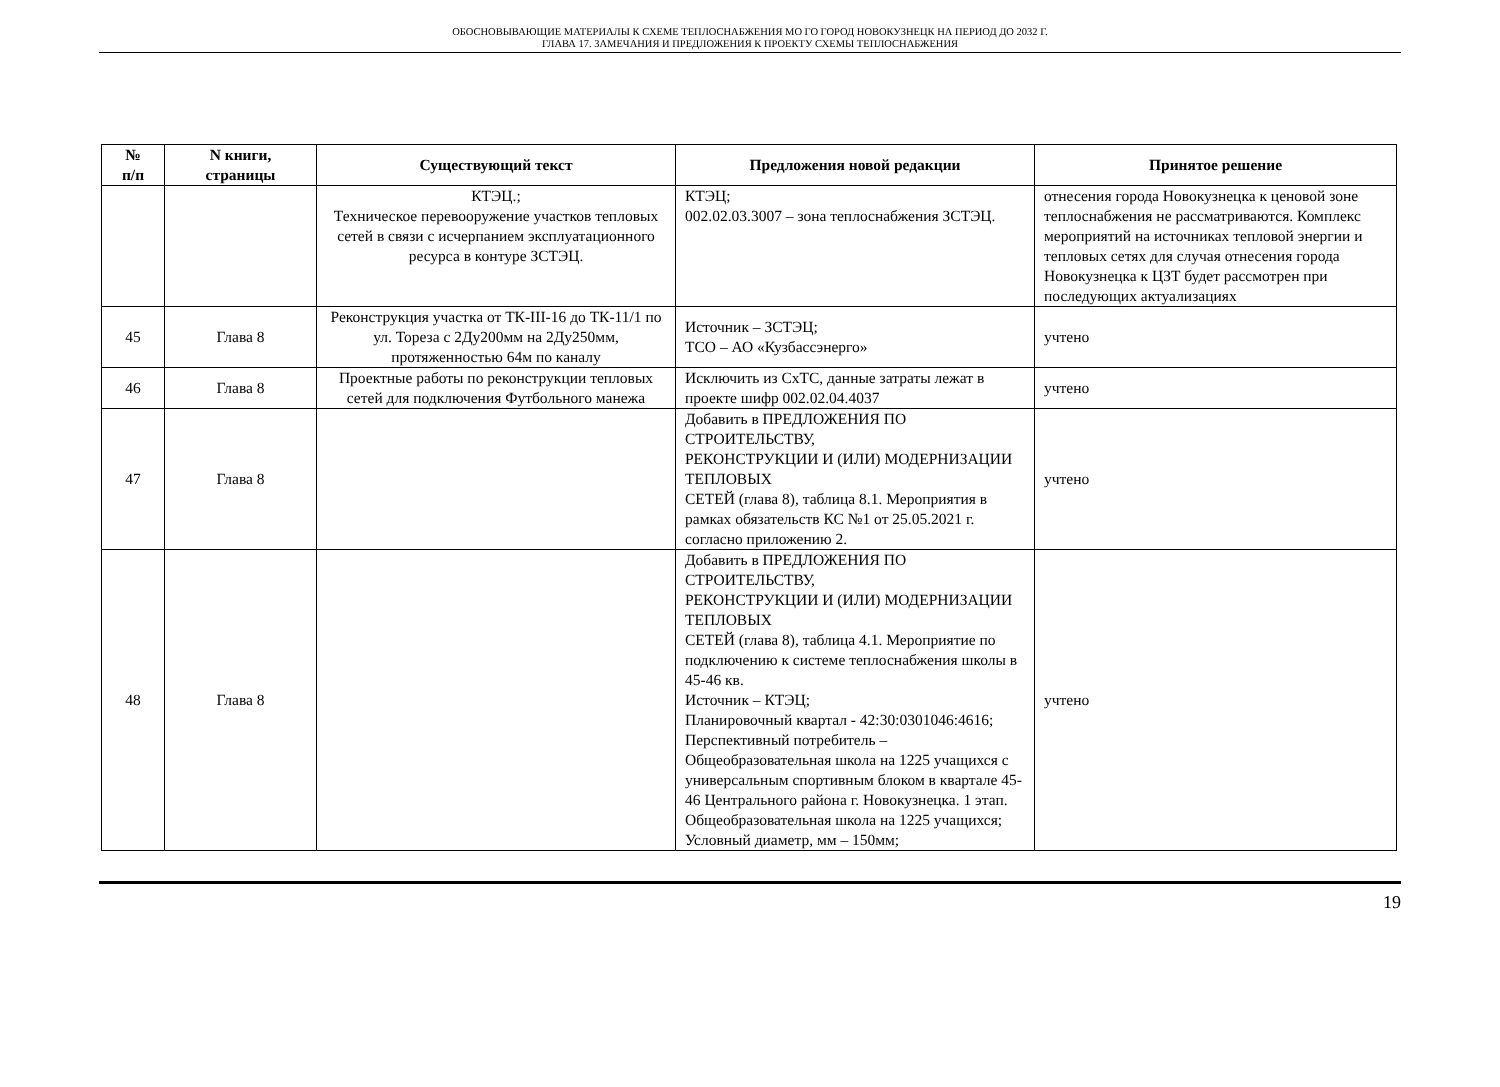ОБОСНОВЫВАЮЩИЕ МАТЕРИАЛЫ К СХЕМЕ ТЕПЛОСНАБЖЕНИЯ МО ГО ГОРОД НОВОКУЗНЕЦК НА ПЕРИОД ДО 2032 Г.
ГЛАВА 17. ЗАМЕЧАНИЯ И ПРЕДЛОЖЕНИЯ К ПРОЕКТУ СХЕМЫ ТЕПЛОСНАБЖЕНИЯ
| № п/п | N книги, страницы | Существующий текст | Предложения новой редакции | Принятое решение |
| --- | --- | --- | --- | --- |
| | | КТЭЦ.; Техническое перевооружение участков тепловых сетей в связи с исчерпанием эксплуатационного ресурса в контуре ЗСТЭЦ. | КТЭЦ; 002.02.03.3007 – зона теплоснабжения ЗСТЭЦ. | отнесения города Новокузнецка к ценовой зоне теплоснабжения не рассматриваются. Комплекс мероприятий на источниках тепловой энергии и тепловых сетях для случая отнесения города Новокузнецка к ЦЗТ будет рассмотрен при последующих актуализациях |
| 45 | Глава 8 | Реконструкция участка от ТК-III-16 до ТК-11/1 по ул. Тореза с 2Ду200мм на 2Ду250мм, протяженностью 64м по каналу | Источник – ЗСТЭЦ; ТСО – АО «Кузбассэнерго» | учтено |
| 46 | Глава 8 | Проектные работы по реконструкции тепловых сетей для подключения Футбольного манежа | Исключить из СхТС, данные затраты лежат в проекте шифр 002.02.04.4037 | учтено |
| 47 | Глава 8 | | Добавить в ПРЕДЛОЖЕНИЯ ПО СТРОИТЕЛЬСТВУ, РЕКОНСТРУКЦИИ И (ИЛИ) МОДЕРНИЗАЦИИ ТЕПЛОВЫХ СЕТЕЙ (глава 8), таблица 8.1. Мероприятия в рамках обязательств КС №1 от 25.05.2021 г. согласно приложению 2. | учтено |
| 48 | Глава 8 | | Добавить в ПРЕДЛОЖЕНИЯ ПО СТРОИТЕЛЬСТВУ, РЕКОНСТРУКЦИИ И (ИЛИ) МОДЕРНИЗАЦИИ ТЕПЛОВЫХ СЕТЕЙ (глава 8), таблица 4.1. Мероприятие по подключению к системе теплоснабжения школы в 45-46 кв. Источник – КТЭЦ; Планировочный квартал - 42:30:0301046:4616; Перспективный потребитель – Общеобразовательная школа на 1225 учащихся с универсальным спортивным блоком в квартале 45-46 Центрального района г. Новокузнецка. 1 этап. Общеобразовательная школа на 1225 учащихся; Условный диаметр, мм – 150мм; | учтено |
19